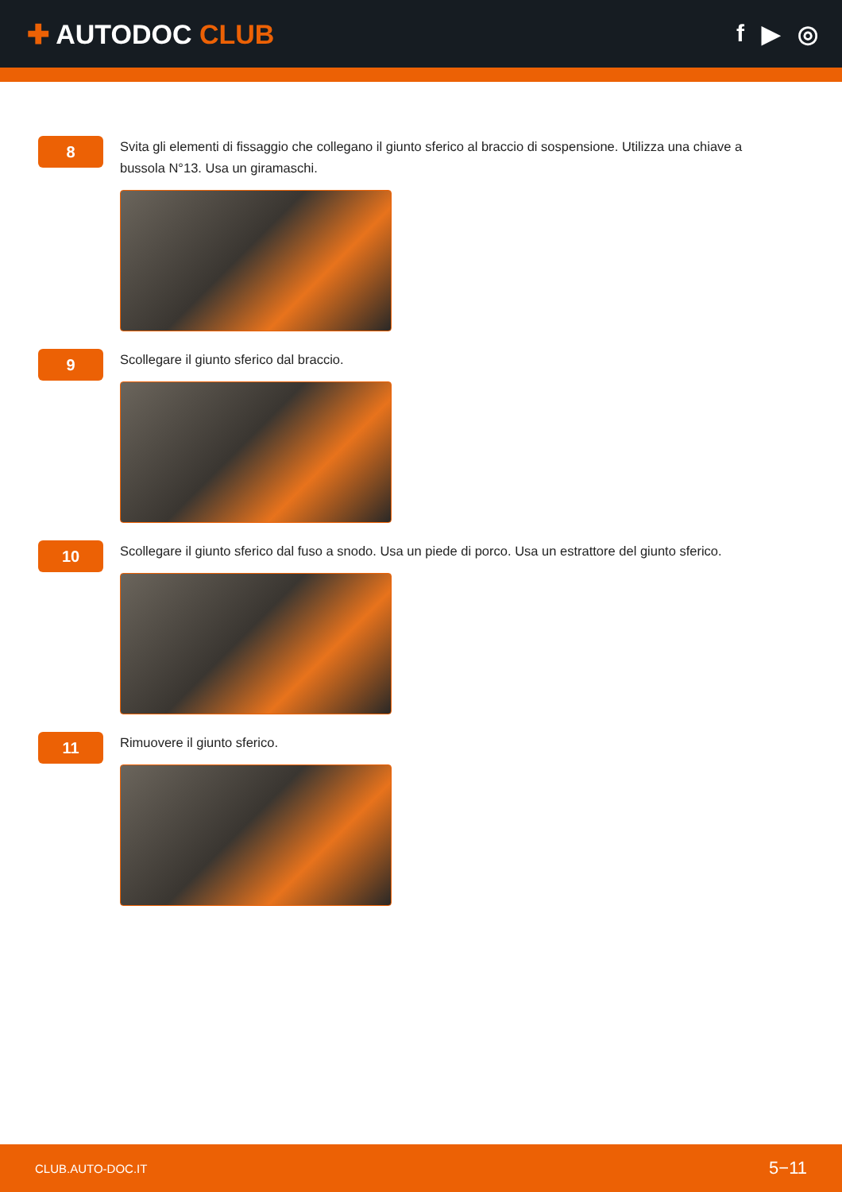✚ AUTODOC CLUB f ▶ ◎
8
Svita gli elementi di fissaggio che collegano il giunto sferico al braccio di sospensione. Utilizza una chiave a bussola N°13. Usa un giramaschi.
9
Scollegare il giunto sferico dal braccio.
10
Scollegare il giunto sferico dal fuso a snodo. Usa un piede di porco. Usa un estrattore del giunto sferico.
11
Rimuovere il giunto sferico.
CLUB.AUTO-DOC.IT 5−11